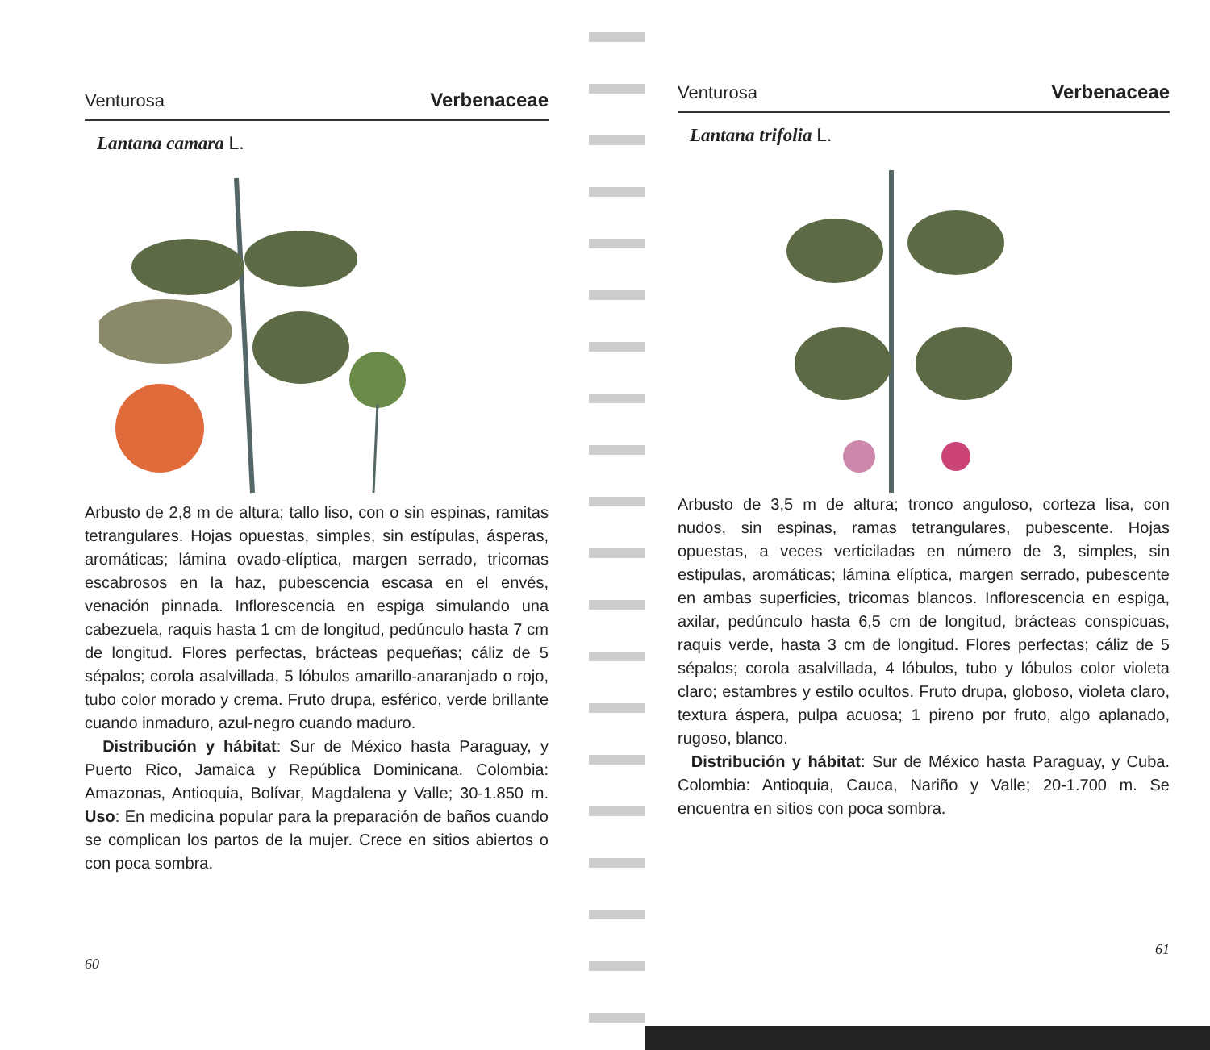Venturosa Verbenaceae
Lantana camara L.
Arbusto de 2,8 m de altura; tallo liso, con o sin espinas, ramitas tetrangulares. Hojas opuestas, simples, sin estípulas, ásperas, aromáticas; lámina ovado-elíptica, margen serrado, tricomas escabrosos en la haz, pubescencia escasa en el envés, venación pinnada. Inflorescencia en espiga simulando una cabezuela, raquis hasta 1 cm de longitud, pedúnculo hasta 7 cm de longitud. Flores perfectas, brácteas pequeñas; cáliz de 5 sépalos; corola asalvillada, 5 lóbulos amarillo-anaranjado o rojo, tubo color morado y crema. Fruto drupa, esférico, verde brillante cuando inmaduro, azul-negro cuando maduro.
Distribución y hábitat: Sur de México hasta Paraguay, y Puerto Rico, Jamaica y República Dominicana. Colombia: Amazonas, Antioquia, Bolívar, Magdalena y Valle; 30-1.850 m. Uso: En medicina popular para la preparación de baños cuando se complican los partos de la mujer. Crece en sitios abiertos o con poca sombra.
60
Venturosa Verbenaceae
Lantana trifolia L.
Arbusto de 3,5 m de altura; tronco anguloso, corteza lisa, con nudos, sin espinas, ramas tetrangulares, pubescente. Hojas opuestas, a veces verticiladas en número de 3, simples, sin estipulas, aromáticas; lámina elíptica, margen serrado, pubescente en ambas superficies, tricomas blancos. Inflorescencia en espiga, axilar, pedúnculo hasta 6,5 cm de longitud, brácteas conspicuas, raquis verde, hasta 3 cm de longitud. Flores perfectas; cáliz de 5 sépalos; corola asalvillada, 4 lóbulos, tubo y lóbulos color violeta claro; estambres y estilo ocultos. Fruto drupa, globoso, violeta claro, textura áspera, pulpa acuosa; 1 pireno por fruto, algo aplanado, rugoso, blanco.
Distribución y hábitat: Sur de México hasta Paraguay, y Cuba. Colombia: Antioquia, Cauca, Nariño y Valle; 20-1.700 m. Se encuentra en sitios con poca sombra.
61